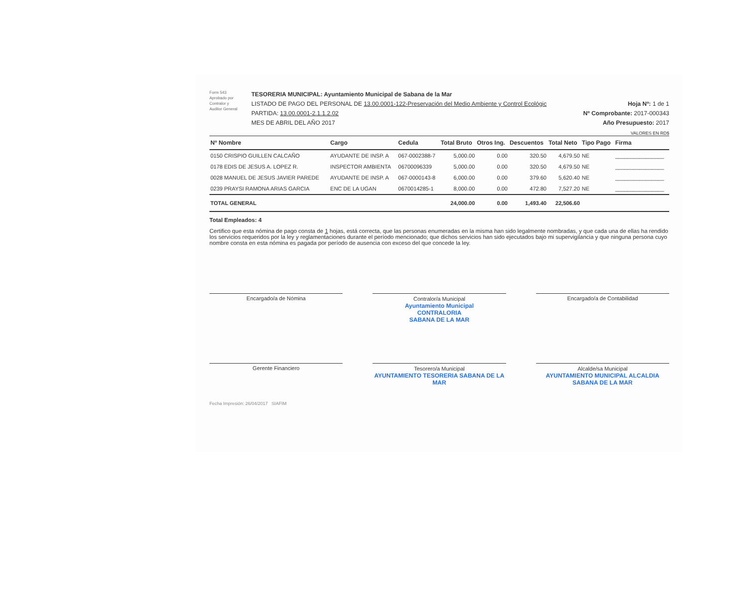Form 543
Aprobado por
Contralor y
Auditor General
TESORERIA MUNICIPAL: Ayuntamiento Municipal de Sabana de la Mar
LISTADO DE PAGO DEL PERSONAL DE 13.00.0001-122-Preservación del Medio Ambiente y Control Ecológic
PARTIDA: 13.00.0001-2.1.1.2.02
MES DE ABRIL DEL AÑO 2017
Hoja Nº: 1 de 1
Nº Comprobante: 2017-000343
Año Presupuesto: 2017
VALORES EN RD$
| Nº Nombre | Cargo | Cedula | Total Bruto | Otros Ing. | Descuentos | Total Neto | Tipo Pago | Firma |
| --- | --- | --- | --- | --- | --- | --- | --- | --- |
| 0150 CRISPIO GUILLEN CALCAÑO | AYUDANTE DE INSP. A | 067-0002388-7 | 5,000.00 | 0.00 | 320.50 | 4,679.50 | NE | ________________ |
| 0178 EDIS DE JESUS A. LOPEZ R. | INSPECTOR AMBIENTA | 06700096339 | 5,000.00 | 0.00 | 320.50 | 4,679.50 | NE | ________________ |
| 0028 MANUEL DE JESUS JAVIER PAREDE | AYUDANTE DE INSP. A | 067-0000143-8 | 6,000.00 | 0.00 | 379.60 | 5,620.40 | NE | ________________ |
| 0239 PRAYSI RAMONA ARIAS GARCIA | ENC DE LA UGAN | 0670014285-1 | 8,000.00 | 0.00 | 472.80 | 7,527.20 | NE | ________________ |
| TOTAL GENERAL | | | 24,000.00 | 0.00 | 1,493.40 | 22,506.60 | | |
Total Empleados: 4
Certifico que esta nómina de pago consta de 1 hojas, está correcta, que las personas enumeradas en la misma han sido legalmente nombradas, y que cada una de ellas ha rendido los servicios requeridos por la ley y reglamentaciones durante el período mencionado; que dichos servicios han sido ejecutados bajo mi supervigilancia y que ninguna persona cuyo nombre consta en esta nómina es pagada por período de ausencia con exceso del que concede la ley.
Encargado/a de Nómina
Contralor/a Municipal
Ayuntamiento Municipal
CONTRALORIA
SABANA DE LA MAR
Encargado/a de Contabilidad
Gerente Financiero
Tesorero/a Municipal
AYUNTAMIENTO TESORERIA SABANA DE LA MAR
Alcalde/sa Municipal
AYUNTAMIENTO MUNICIPAL ALCALDIA SABANA DE LA MAR
Fecha Impresión: 26/04/2017 SIAFIM